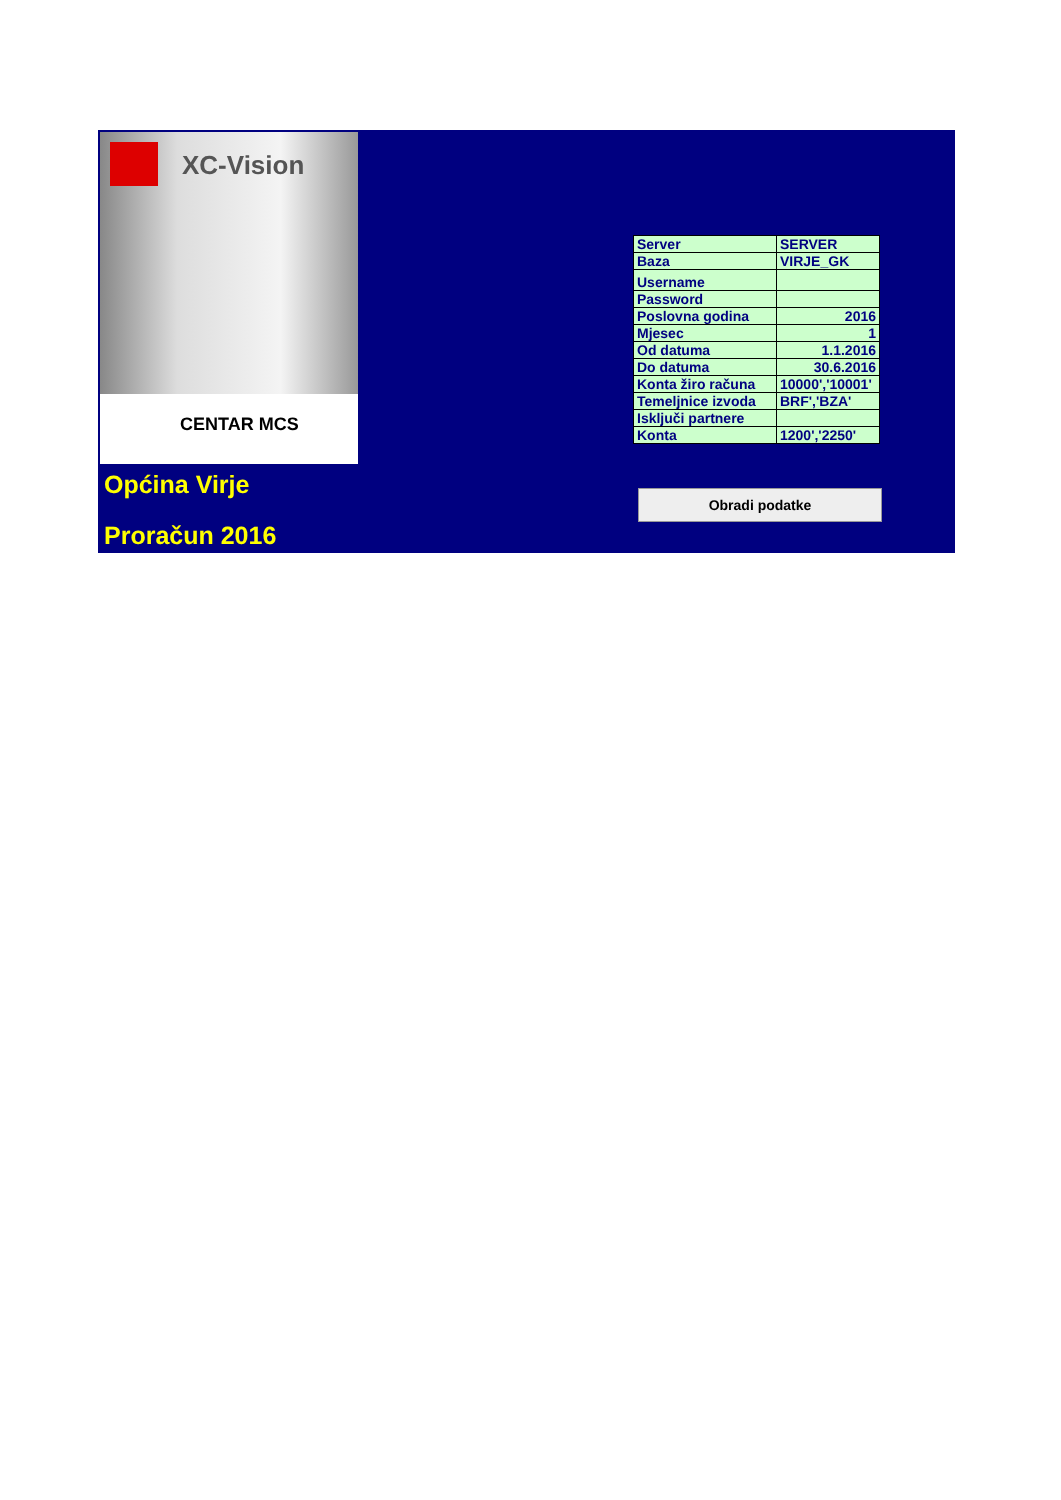XC-Vision
CENTAR MCS
Općina Virje
Proračun 2016
| Server | SERVER |
| Baza | VIRJE_GK |
| Username | |
| Password | |
| Poslovna godina | 2016 |
| Mjesec | 1 |
| Od datuma | 1.1.2016 |
| Do datuma | 30.6.2016 |
| Konta žiro računa | 10000','10001' |
| Temeljnice izvoda | BRF','BZA' |
| Isključi partnere | |
| Konta | 1200','2250' |
Obradi podatke